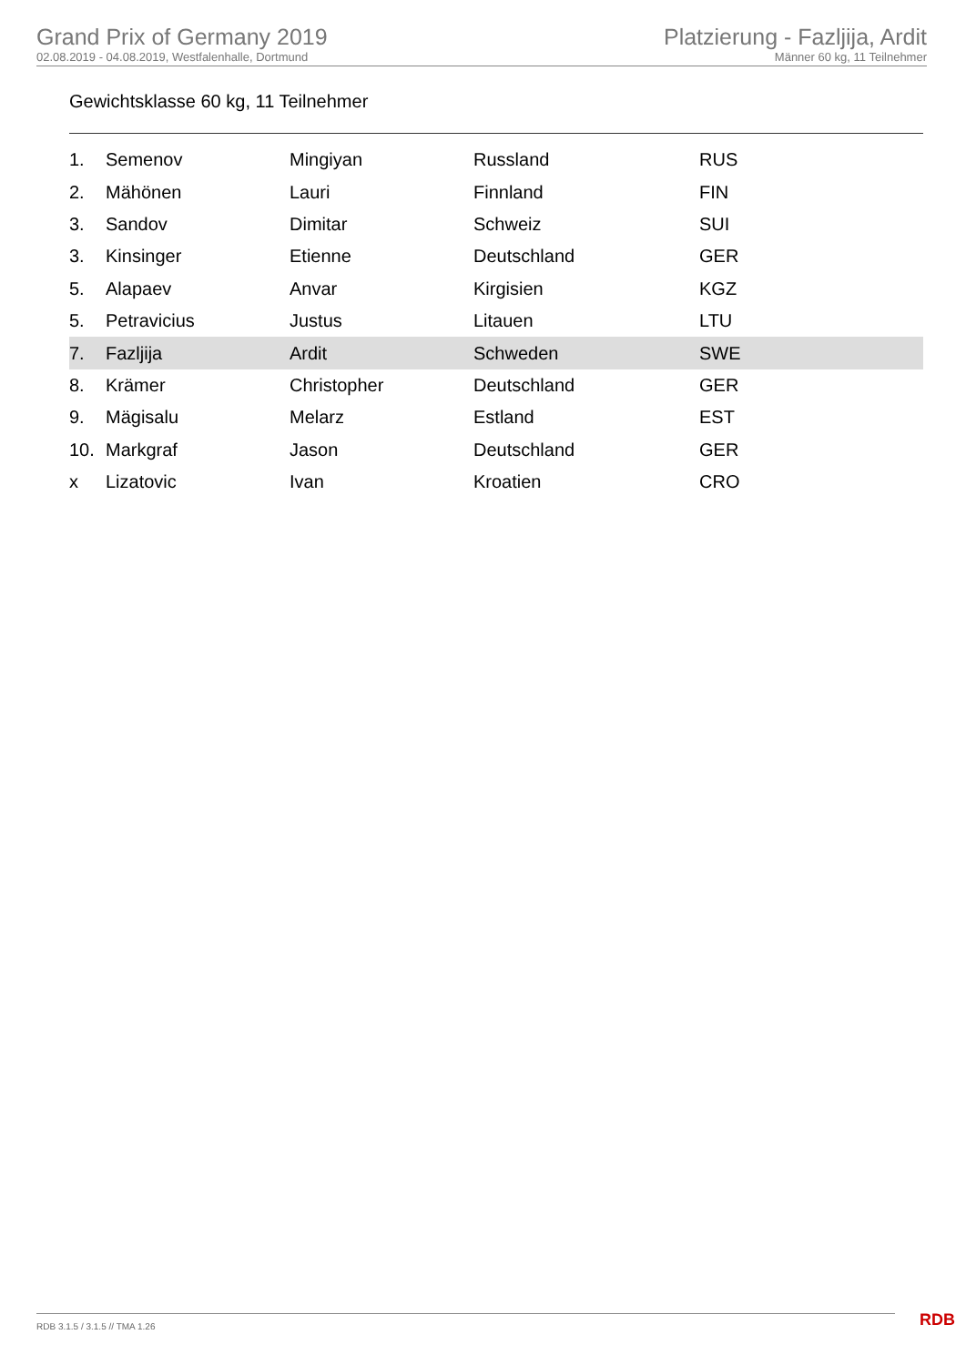Grand Prix of Germany 2019
02.08.2019 - 04.08.2019, Westfalenhalle, Dortmund
Platzierung - Fazljija, Ardit
Männer 60 kg, 11 Teilnehmer
Gewichtsklasse 60 kg, 11 Teilnehmer
| 1. | Semenov | Mingiyan | Russland | RUS |
| 2. | Mähönen | Lauri | Finnland | FIN |
| 3. | Sandov | Dimitar | Schweiz | SUI |
| 3. | Kinsinger | Etienne | Deutschland | GER |
| 5. | Alapaev | Anvar | Kirgisien | KGZ |
| 5. | Petravicius | Justus | Litauen | LTU |
| 7. | Fazljija | Ardit | Schweden | SWE |
| 8. | Krämer | Christopher | Deutschland | GER |
| 9. | Mägisalu | Melarz | Estland | EST |
| 10. | Markgraf | Jason | Deutschland | GER |
| x | Lizatovic | Ivan | Kroatien | CRO |
RDB 3.1.5 / 3.1.5 // TMA 1.26 RDB